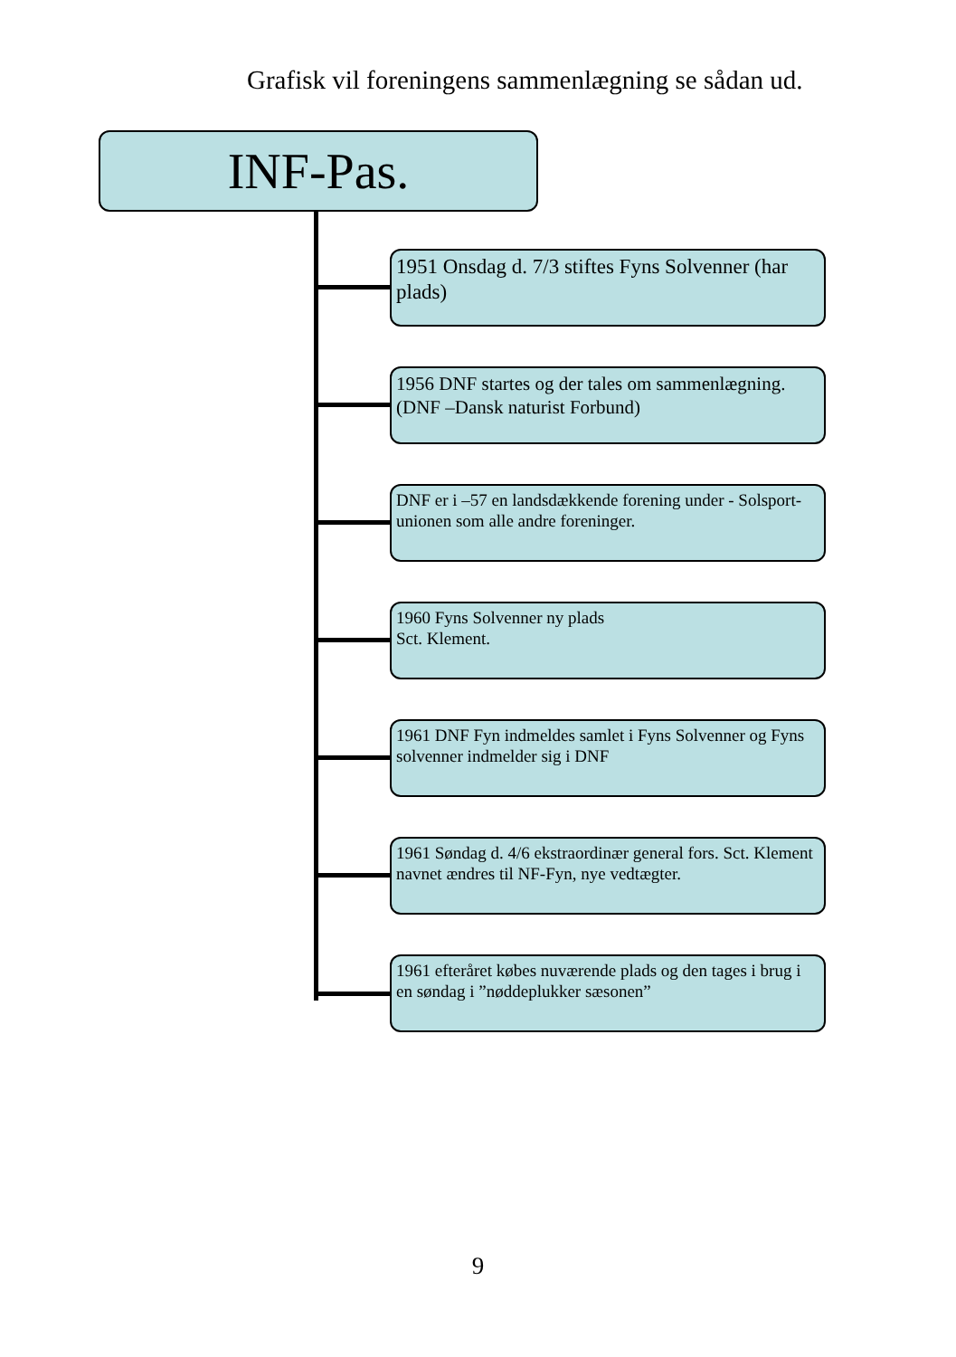Grafisk vil foreningens sammenlægning se sådan ud.
INF-Pas.
1951 Onsdag d. 7/3 stiftes Fyns Solvenner (har plads)
1956 DNF startes og der tales om sammenlægning. (DNF –Dansk naturist Forbund)
DNF er i –57 en landsdækkende forening under - Solsport-unionen som alle andre foreninger.
1960 Fyns Solvenner ny plads
Sct. Klement.
1961 DNF Fyn indmeldes samlet i Fyns Solvenner og Fyns solvenner indmelder sig i DNF
1961 Søndag d. 4/6 ekstraordinær general fors. Sct. Klement navnet ændres til NF-Fyn, nye vedtægter.
1961 efteråret købes nuværende plads og den tages i brug i en søndag i ”nøddeplukker sæsonen”
9